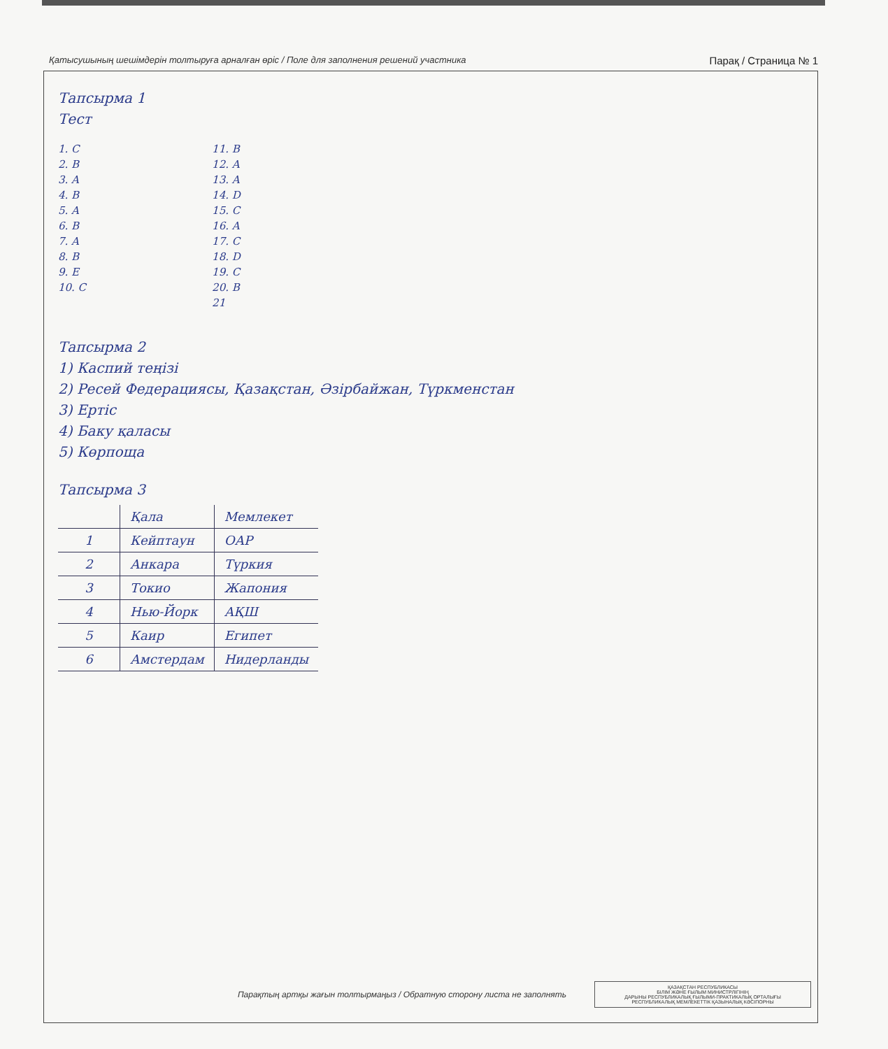Қатысушының шешімдерін толтыруға арналған өріс / Поле для заполнения решений участника Парақ / Страница № 1
Тапсырма 1
Тест
1. C
2. B
3. A
4. B
5. A
6. B
7. A
8. B
9. E
10. C
11. B
12. A
13. A
14. D
15. C
16. A
17. C
18. D
19. C
20. B
21
Тапсырма 2
1) Каспий теңізі
2) Ресей Федерациясы, Қазақстан, Әзірбайжан, Түркменстан
3) Ертіс
4) Баку қаласы
5) Көрпоща
Тапсырма 3
| | Қала | Мемлекет |
| 1 | Кейптаун | ОАР |
| 2 | Анкара | Түркия |
| 3 | Токио | Жапония |
| 4 | Нью-Йорк | АҚШ |
| 5 | Каир | Египет |
| 6 | Амстердам | Нидерланды |
Парақтың артқы жағын толтырмаңыз / Обратную сторону листа не заполнять
ҚАЗАҚСТАН РЕСПУБЛИКАСЫ
БІЛІМ ЖӘНЕ ҒЫЛЫМ МИНИСТРЛІГІНІҢ
ДАРЫНЫ РЕСПУБЛИКАЛЫҚ ҒЫЛЫМИ-ПРАКТИКАЛЫҚ ОРТАЛЫҒЫ
РЕСПУБЛИКАЛЫҚ МЕМЛЕКЕТТІК ҚАЗЫНАЛЫҚ КӘСІПОРНЫ